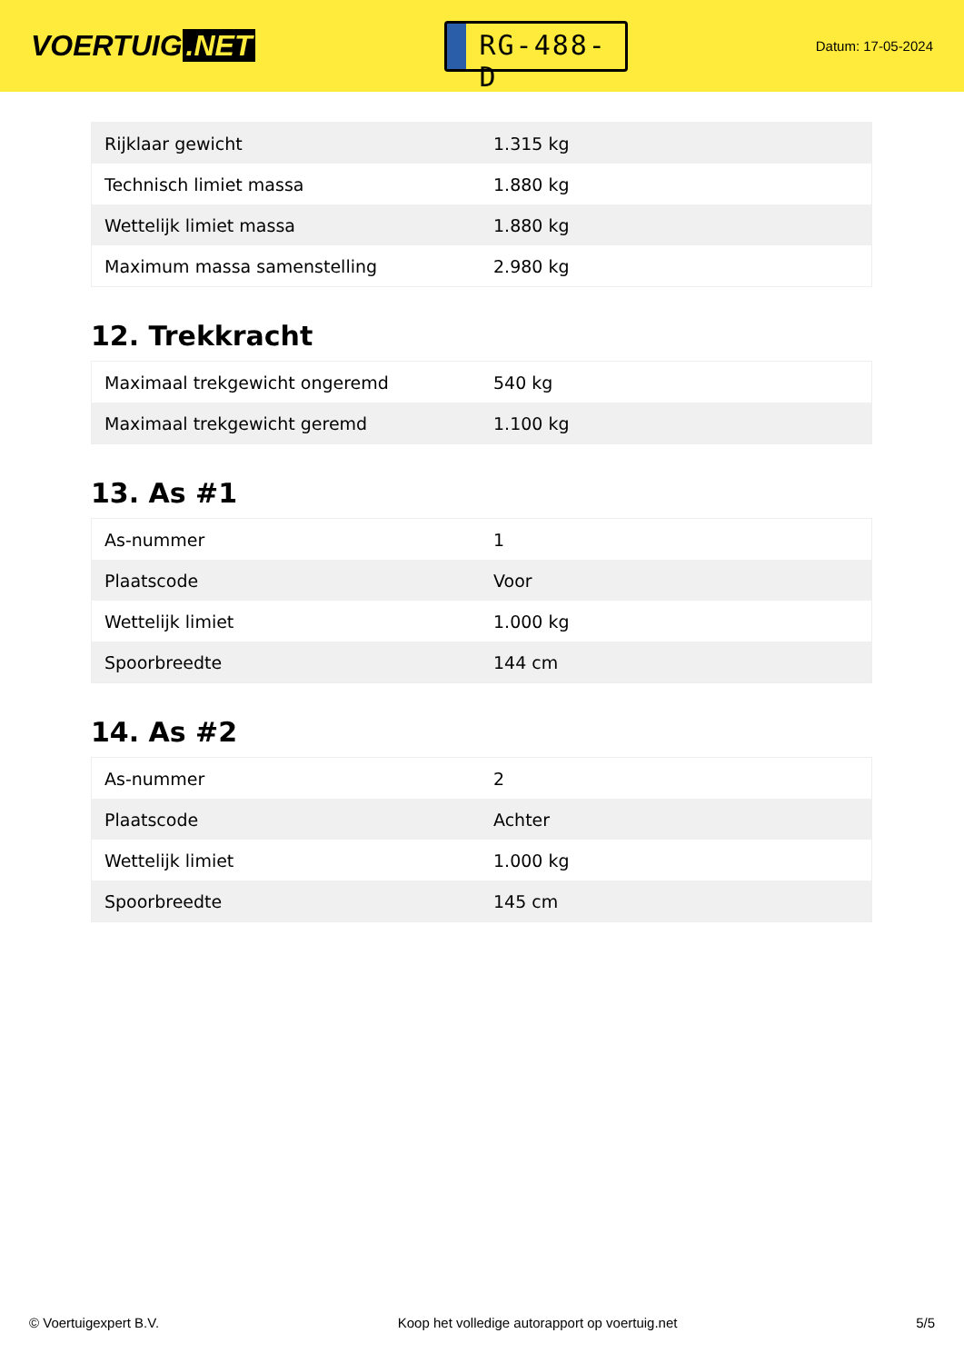VOERTUIG.NET
RG-488-D
Datum: 17-05-2024
| Rijklaar gewicht | 1.315 kg |
| Technisch limiet massa | 1.880 kg |
| Wettelijk limiet massa | 1.880 kg |
| Maximum massa samenstelling | 2.980 kg |
12. Trekkracht
| Maximaal trekgewicht ongeremd | 540 kg |
| Maximaal trekgewicht geremd | 1.100 kg |
13. As #1
| As-nummer | 1 |
| Plaatscode | Voor |
| Wettelijk limiet | 1.000 kg |
| Spoorbreedte | 144 cm |
14. As #2
| As-nummer | 2 |
| Plaatscode | Achter |
| Wettelijk limiet | 1.000 kg |
| Spoorbreedte | 145 cm |
© Voertuigexpert B.V. Koop het volledige autorapport op voertuig.net 5/5